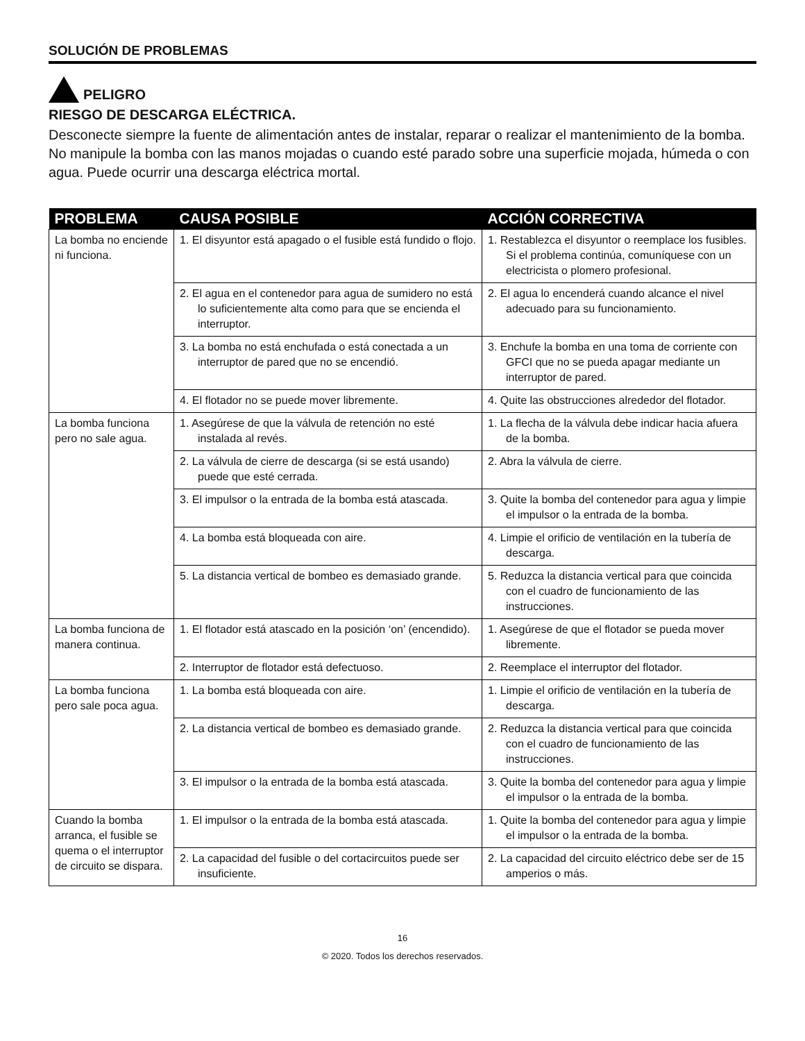SOLUCIÓN DE PROBLEMAS
PELIGRO
RIESGO DE DESCARGA ELÉCTRICA.
Desconecte siempre la fuente de alimentación antes de instalar, reparar o realizar el mantenimiento de la bomba. No manipule la bomba con las manos mojadas o cuando esté parado sobre una superficie mojada, húmeda o con agua. Puede ocurrir una descarga eléctrica mortal.
| PROBLEMA | CAUSA POSIBLE | ACCIÓN CORRECTIVA |
| --- | --- | --- |
| La bomba no enciende ni funciona. | 1. El disyuntor está apagado o el fusible está fundido o flojo. | 1. Restablezca el disyuntor o reemplace los fusibles. Si el problema continúa, comuníquese con un electricista o plomero profesional. |
| | 2. El agua en el contenedor para agua de sumidero no está lo suficientemente alta como para que se encienda el interruptor. | 2. El agua lo encenderá cuando alcance el nivel adecuado para su funcionamiento. |
| | 3. La bomba no está enchufada o está conectada a un interruptor de pared que no se encendió. | 3. Enchufe la bomba en una toma de corriente con GFCI que no se pueda apagar mediante un interruptor de pared. |
| | 4. El flotador no se puede mover libremente. | 4. Quite las obstrucciones alrededor del flotador. |
| La bomba funciona pero no sale agua. | 1. Asegúrese de que la válvula de retención no esté instalada al revés. | 1. La flecha de la válvula debe indicar hacia afuera de la bomba. |
| | 2. La válvula de cierre de descarga (si se está usando) puede que esté cerrada. | 2. Abra la válvula de cierre. |
| | 3. El impulsor o la entrada de la bomba está atascada. | 3. Quite la bomba del contenedor para agua y limpie el impulsor o la entrada de la bomba. |
| | 4. La bomba está bloqueada con aire. | 4. Limpie el orificio de ventilación en la tubería de descarga. |
| | 5. La distancia vertical de bombeo es demasiado grande. | 5. Reduzca la distancia vertical para que coincida con el cuadro de funcionamiento de las instrucciones. |
| La bomba funciona de manera continua. | 1. El flotador está atascado en la posición ‘on’ (encendido). | 1. Asegúrese de que el flotador se pueda mover libremente. |
| | 2. Interruptor de flotador está defectuoso. | 2. Reemplace el interruptor del flotador. |
| La bomba funciona pero sale poca agua. | 1. La bomba está bloqueada con aire. | 1. Limpie el orificio de ventilación en la tubería de descarga. |
| | 2. La distancia vertical de bombeo es demasiado grande. | 2. Reduzca la distancia vertical para que coincida con el cuadro de funcionamiento de las instrucciones. |
| | 3. El impulsor o la entrada de la bomba está atascada. | 3. Quite la bomba del contenedor para agua y limpie el impulsor o la entrada de la bomba. |
| Cuando la bomba arranca, el fusible se quema o el interruptor de circuito se dispara. | 1. El impulsor o la entrada de la bomba está atascada. | 1. Quite la bomba del contenedor para agua y limpie el impulsor o la entrada de la bomba. |
| | 2. La capacidad del fusible o del cortacircuitos puede ser insuficiente. | 2. La capacidad del circuito eléctrico debe ser de 15 amperios o más. |
16
© 2020. Todos los derechos reservados.